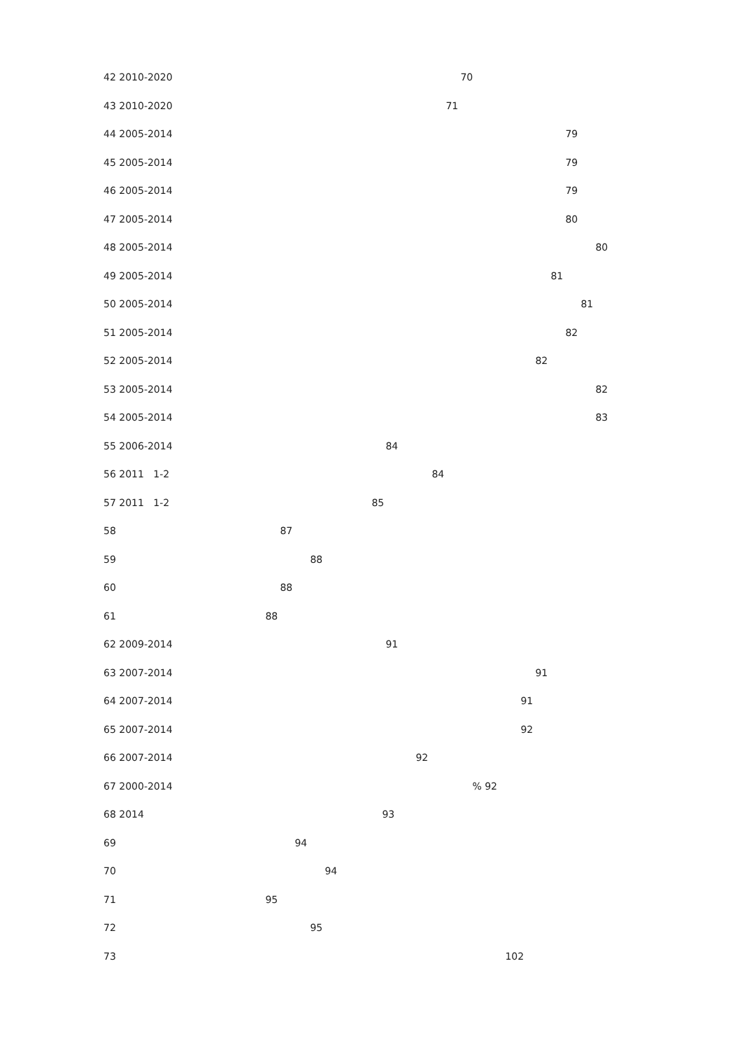42 2010-2020 70
43 2010-2020 71
44 2005-2014 79
45 2005-2014 79
46 2005-2014 79
47 2005-2014 80
48 2005-2014 80
49 2005-2014 81
50 2005-2014 81
51 2005-2014 82
52 2005-2014 82
53 2005-2014 82
54 2005-2014 83
55 2006-2014 84
56 2011 1-2 84
57 2011 1-2 85
58 87
59 88
60 88
61 88
62 2009-2014 91
63 2007-2014 91
64 2007-2014 91
65 2007-2014 92
66 2007-2014 92
67 2000-2014 % 92
68 2014 93
69 94
70 94
71 95
72 95
73 102